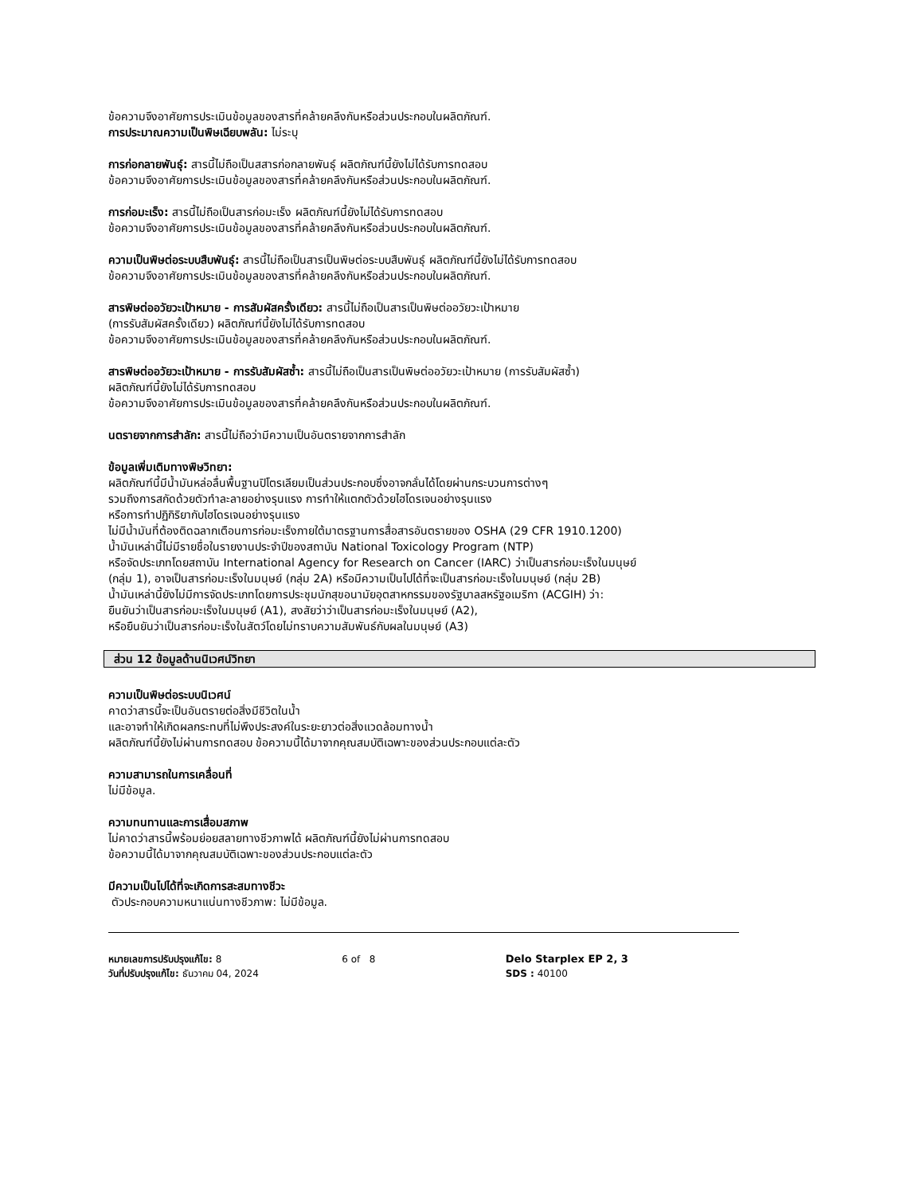ข้อความจึงอาศัยการประเมินข้อมูลของสารที่คล้ายคลึงกันหรือส่วนประกอบในผลิตภัณฑ์.
การประมาณความเป็นพิษเฉียบพลัน: ไม่ระบุ
การก่อกลายพันธุ์: สารนี้ไม่ถือเป็นสสารก่อกลายพันธุ์ ผลิตภัณฑ์นี้ยังไม่ได้รับการทดสอบ
ข้อความจึงอาศัยการประเมินข้อมูลของสารที่คล้ายคลึงกันหรือส่วนประกอบในผลิตภัณฑ์.
การก่อมะเร็ง: สารนี้ไม่ถือเป็นสารก่อมะเร็ง ผลิตภัณฑ์นี้ยังไม่ได้รับการทดสอบ
ข้อความจึงอาศัยการประเมินข้อมูลของสารที่คล้ายคลึงกันหรือส่วนประกอบในผลิตภัณฑ์.
ความเป็นพิษต่อระบบสืบพันธุ์: สารนี้ไม่ถือเป็นสารเป็นพิษต่อระบบสืบพันธุ์ ผลิตภัณฑ์นี้ยังไม่ได้รับการทดสอบ
ข้อความจึงอาศัยการประเมินข้อมูลของสารที่คล้ายคลึงกันหรือส่วนประกอบในผลิตภัณฑ์.
สารพิษต่ออวัยวะเป้าหมาย - การสัมผัสครั้งเดียว: สารนี้ไม่ถือเป็นสารเป็นพิษต่ออวัยวะเป้าหมาย
(การรับสัมผัสครั้งเดียว) ผลิตภัณฑ์นี้ยังไม่ได้รับการทดสอบ
ข้อความจึงอาศัยการประเมินข้อมูลของสารที่คล้ายคลึงกันหรือส่วนประกอบในผลิตภัณฑ์.
สารพิษต่ออวัยวะเป้าหมาย - การรับสัมผัสซ้ำ: สารนี้ไม่ถือเป็นสารเป็นพิษต่ออวัยวะเป้าหมาย (การรับสัมผัสซ้ำ)
ผลิตภัณฑ์นี้ยังไม่ได้รับการทดสอบ
ข้อความจึงอาศัยการประเมินข้อมูลของสารที่คล้ายคลึงกันหรือส่วนประกอบในผลิตภัณฑ์.
นตรายจากการสำลัก: สารนี้ไม่ถือว่ามีความเป็นอันตรายจากการสำลัก
ข้อมูลเพิ่มเติมทางพิษวิทยา:
ผลิตภัณฑ์นี้มีน้ำมันหล่อลื่นพื้นฐานปิโตรเลียมเป็นส่วนประกอบซึ่งอาจกลั่นได้โดยผ่านกระบวนการต่างๆ
รวมถึงการสกัดด้วยตัวทำละลายอย่างรุนแรง การทำให้แตกตัวด้วยไฮโดรเจนอย่างรุนแรง
หรือการทำปฏิกิริยากับไฮโดรเจนอย่างรุนแรง
ไม่มีน้ำมันที่ต้องติดฉลากเตือนการก่อมะเร็งภายใต้มาตรฐานการสื่อสารอันตรายของ OSHA (29 CFR 1910.1200)
น้ำมันเหล่านี้ไม่มีรายชื่อในรายงานประจำปีของสถาบัน National Toxicology Program (NTP)
หรือจัดประเภทโดยสถาบัน International Agency for Research on Cancer (IARC) ว่าเป็นสารก่อมะเร็งในมนุษย์
(กลุ่ม 1), อาจเป็นสารก่อมะเร็งในมนุษย์ (กลุ่ม 2A) หรือมีความเป็นไปได้ที่จะเป็นสารก่อมะเร็งในมนุษย์ (กลุ่ม 2B)
น้ำมันเหล่านี้ยังไม่มีการจัดประเภทโดยการประชุมนักสุขอนามัยอุตสาหกรรมของรัฐบาลสหรัฐอเมริกา (ACGIH) ว่า:
ยืนยันว่าเป็นสารก่อมะเร็งในมนุษย์ (A1), สงสัยว่าว่าเป็นสารก่อมะเร็งในมนุษย์ (A2),
หรือยืนยันว่าเป็นสารก่อมะเร็งในสัตว์โดยไม่ทราบความสัมพันธ์กับผลในมนุษย์ (A3)
ส่วน 12 ข้อมูลด้านนิเวศน์วิทยา
ความเป็นพิษต่อระบบนิเวศน์
คาดว่าสารนี้จะเป็นอันตรายต่อสิ่งมีชีวิตในน้ำ
และอาจทำให้เกิดผลกระทบที่ไม่พึงประสงค์ในระยะยาวต่อสิ่งแวดล้อมทางน้ำ
ผลิตภัณฑ์นี้ยังไม่ผ่านการทดสอบ ข้อความนี้ได้มาจากคุณสมบัติเฉพาะของส่วนประกอบแต่ละตัว
ความสามารถในการเคลื่อนที่
ไม่มีข้อมูล.
ความทนทานและการเสื่อมสภาพ
ไม่คาดว่าสารนี้พร้อมย่อยสลายทางชีวภาพได้ ผลิตภัณฑ์นี้ยังไม่ผ่านการทดสอบ
ข้อความนี้ได้มาจากคุณสมบัติเฉพาะของส่วนประกอบแต่ละตัว
มีความเป็นไปได้ที่จะเกิดการสะสมทางชีวะ
ตัวประกอบความหนาแน่นทางชีวภาพ: ไม่มีข้อมูล.
หมายเลขการปรับปรุงแก้ไข: 8
วันที่ปรับปรุงแก้ไข: ธันวาคม 04, 2024
6 of 8 Delo Starplex EP 2, 3
SDS : 40100